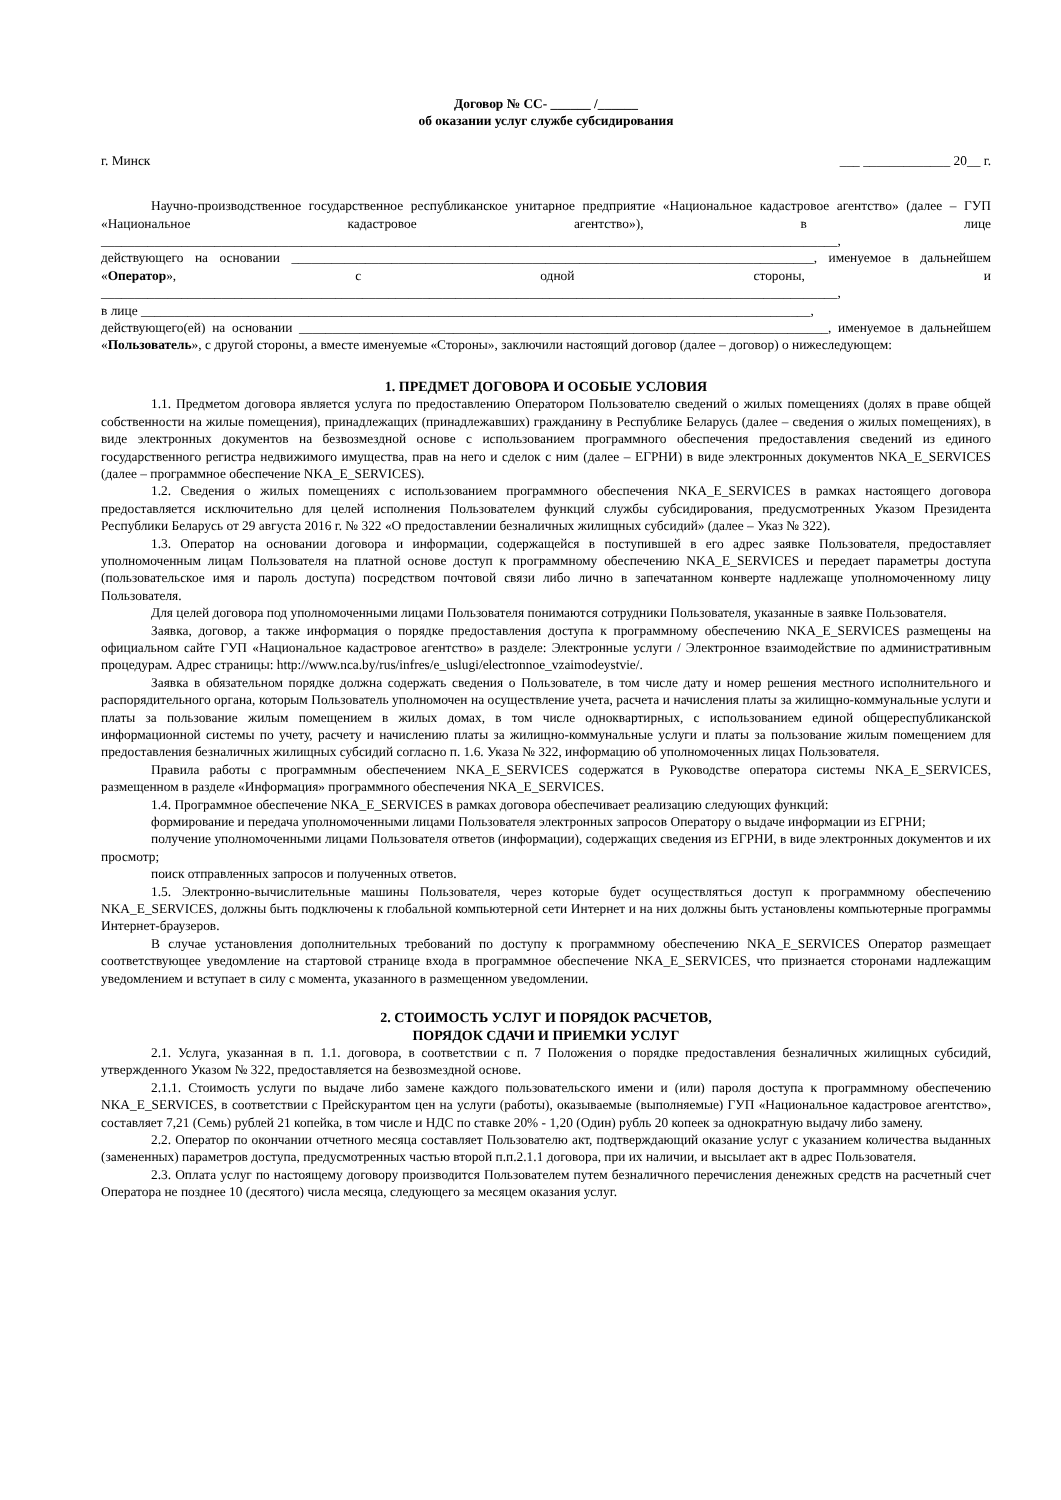Договор № СС- ______ /______
об оказании услуг службе субсидирования
г. Минск ___ _____________ 20__ г.
Научно-производственное государственное республиканское унитарное предприятие «Национальное кадастровое агентство» (далее – ГУП «Национальное кадастровое агентство»), в лице ______________________________________________________________________________________________________________,
действующего на основании ______________________________________________________________________________, именуемое в дальнейшем «Оператор», с одной стороны, и ______________________________________________________________________________________________________________,
в лице ____________________________________________________________________________________________________,
действующего(ей) на основании _______________________________________________________________________________, именуемое в дальнейшем «Пользователь», с другой стороны, а вместе именуемые «Стороны», заключили настоящий договор (далее – договор) о нижеследующем:
1. ПРЕДМЕТ ДОГОВОРА И ОСОБЫЕ УСЛОВИЯ
1.1. Предметом договора является услуга по предоставлению Оператором Пользователю сведений о жилых помещениях (долях в праве общей собственности на жилые помещения), принадлежащих (принадлежавших) гражданину в Республике Беларусь (далее – сведения о жилых помещениях), в виде электронных документов на безвозмездной основе с использованием программного обеспечения предоставления сведений из единого государственного регистра недвижимого имущества, прав на него и сделок с ним (далее – ЕГРНИ) в виде электронных документов NKA_E_SERVICES (далее – программное обеспечение NKA_E_SERVICES).
1.2. Сведения о жилых помещениях с использованием программного обеспечения NKA_E_SERVICES в рамках настоящего договора предоставляется исключительно для целей исполнения Пользователем функций службы субсидирования, предусмотренных Указом Президента Республики Беларусь от 29 августа 2016 г. № 322 «О предоставлении безналичных жилищных субсидий» (далее – Указ № 322).
1.3. Оператор на основании договора и информации, содержащейся в поступившей в его адрес заявке Пользователя, предоставляет уполномоченным лицам Пользователя на платной основе доступ к программному обеспечению NKA_E_SERVICES и передает параметры доступа (пользовательское имя и пароль доступа) посредством почтовой связи либо лично в запечатанном конверте надлежаще уполномоченному лицу Пользователя.
Для целей договора под уполномоченными лицами Пользователя понимаются сотрудники Пользователя, указанные в заявке Пользователя.
Заявка, договор, а также информация о порядке предоставления доступа к программному обеспечению NKA_E_SERVICES размещены на официальном сайте ГУП «Национальное кадастровое агентство» в разделе: Электронные услуги / Электронное взаимодействие по административным процедурам. Адрес страницы: http://www.nca.by/rus/infres/e_uslugi/electronnoe_vzaimodeystvie/.
Заявка в обязательном порядке должна содержать сведения о Пользователе, в том числе дату и номер решения местного исполнительного и распорядительного органа, которым Пользователь уполномочен на осуществление учета, расчета и начисления платы за жилищно-коммунальные услуги и платы за пользование жилым помещением в жилых домах, в том числе одноквартирных, с использованием единой общереспубликанской информационной системы по учету, расчету и начислению платы за жилищно-коммунальные услуги и платы за пользование жилым помещением для предоставления безналичных жилищных субсидий согласно п. 1.6. Указа № 322, информацию об уполномоченных лицах Пользователя.
Правила работы с программным обеспечением NKA_E_SERVICES содержатся в Руководстве оператора системы NKA_E_SERVICES, размещенном в разделе «Информация» программного обеспечения NKA_E_SERVICES.
1.4. Программное обеспечение NKA_E_SERVICES в рамках договора обеспечивает реализацию следующих функций:
формирование и передача уполномоченными лицами Пользователя электронных запросов Оператору о выдаче информации из ЕГРНИ;
получение уполномоченными лицами Пользователя ответов (информации), содержащих сведения из ЕГРНИ, в виде электронных документов и их просмотр;
поиск отправленных запросов и полученных ответов.
1.5. Электронно-вычислительные машины Пользователя, через которые будет осуществляться доступ к программному обеспечению NKA_E_SERVICES, должны быть подключены к глобальной компьютерной сети Интернет и на них должны быть установлены компьютерные программы Интернет-браузеров.
В случае установления дополнительных требований по доступу к программному обеспечению NKA_E_SERVICES Оператор размещает соответствующее уведомление на стартовой странице входа в программное обеспечение NKA_E_SERVICES, что признается сторонами надлежащим уведомлением и вступает в силу с момента, указанного в размещенном уведомлении.
2. СТОИМОСТЬ УСЛУГ И ПОРЯДОК РАСЧЕТОВ,
ПОРЯДОК СДАЧИ И ПРИЕМКИ УСЛУГ
2.1. Услуга, указанная в п. 1.1. договора, в соответствии с п. 7 Положения о порядке предоставления безналичных жилищных субсидий, утвержденного Указом № 322, предоставляется на безвозмездной основе.
2.1.1. Стоимость услуги по выдаче либо замене каждого пользовательского имени и (или) пароля доступа к программному обеспечению NKA_E_SERVICES, в соответствии с Прейскурантом цен на услуги (работы), оказываемые (выполняемые) ГУП «Национальное кадастровое агентство», составляет 7,21 (Семь) рублей 21 копейка, в том числе и НДС по ставке 20% - 1,20 (Один) рубль 20 копеек за однократную выдачу либо замену.
2.2. Оператор по окончании отчетного месяца составляет Пользователю акт, подтверждающий оказание услуг с указанием количества выданных (замененных) параметров доступа, предусмотренных частью второй п.п.2.1.1 договора, при их наличии, и высылает акт в адрес Пользователя.
2.3. Оплата услуг по настоящему договору производится Пользователем путем безналичного перечисления денежных средств на расчетный счет Оператора не позднее 10 (десятого) числа месяца, следующего за месяцем оказания услуг.